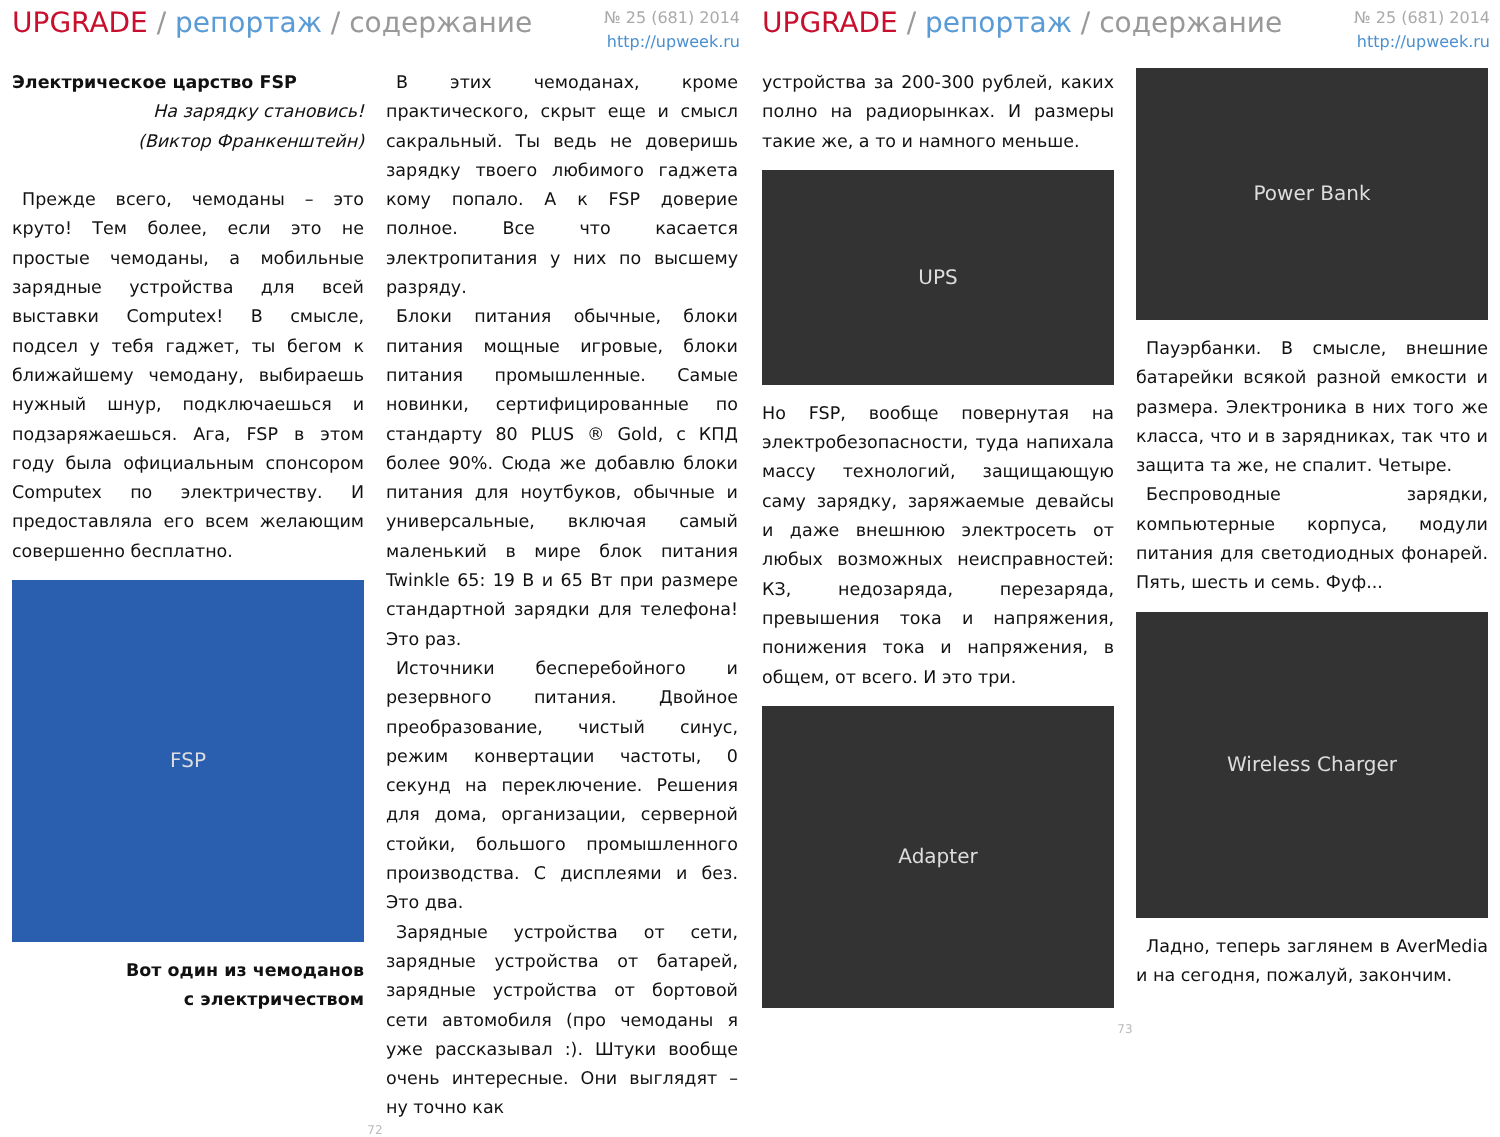UPGRADE / репортаж / содержание
№ 25 (681) 2014
http://upweek.ru
Электрическое царство FSP
На зарядку становись!
(Виктор Франкенштейн)
Прежде всего, чемоданы – это круто! Тем более, если это не простые чемоданы, а мобильные зарядные устройства для всей выставки Computex! В смысле, подсел у тебя гаджет, ты бегом к ближайшему чемодану, выбираешь нужный шнур, подключаешься и подзаряжаешься. Ага, FSP в этом году была официальным спонсором Computex по электричеству. И предоставляла его всем желающим совершенно бесплатно.
FSP
Вот один из чемоданов
с электричеством
В этих чемоданах, кроме практического, скрыт еще и смысл сакральный. Ты ведь не доверишь зарядку твоего любимого гаджета кому попало. А к FSP доверие полное. Все что касается электропитания у них по высшему разряду.
Блоки питания обычные, блоки питания мощные игровые, блоки питания промышленные. Самые новинки, сертифицированные по стандарту 80 PLUS ® Gold, с КПД более 90%. Сюда же добавлю блоки питания для ноутбуков, обычные и универсальные, включая самый маленький в мире блок питания Twinkle 65: 19 В и 65 Вт при размере стандартной зарядки для телефона! Это раз.
Источники бесперебойного и резервного питания. Двойное преобразование, чистый синус, режим конвертации частоты, 0 секунд на переключение. Решения для дома, организации, серверной стойки, большого промышленного производства. С дисплеями и без. Это два.
Зарядные устройства от сети, зарядные устройства от батарей, зарядные устройства от бортовой сети автомобиля (про чемоданы я уже рассказывал :). Штуки вообще очень интересные. Они выглядят – ну точно как
72
UPGRADE / репортаж / содержание
№ 25 (681) 2014
http://upweek.ru
устройства за 200-300 рублей, каких полно на радиорынках. И размеры такие же, а то и намного меньше.
UPS
Но FSP, вообще повернутая на электробезопасности, туда напихала массу технологий, защищающую саму зарядку, заряжаемые девайсы и даже внешнюю электросеть от любых возможных неисправностей: КЗ, недозаряда, перезаряда, превышения тока и напряжения, понижения тока и напряжения, в общем, от всего. И это три.
Adapter
Power Bank
Пауэрбанки. В смысле, внешние батарейки всякой разной емкости и размера. Электроника в них того же класса, что и в зарядниках, так что и защита та же, не спалит. Четыре.
Беспроводные зарядки, компьютерные корпуса, модули питания для светодиодных фонарей. Пять, шесть и семь. Фуф...
Wireless Charger
Ладно, теперь заглянем в AverMedia и на сегодня, пожалуй, закончим.
73